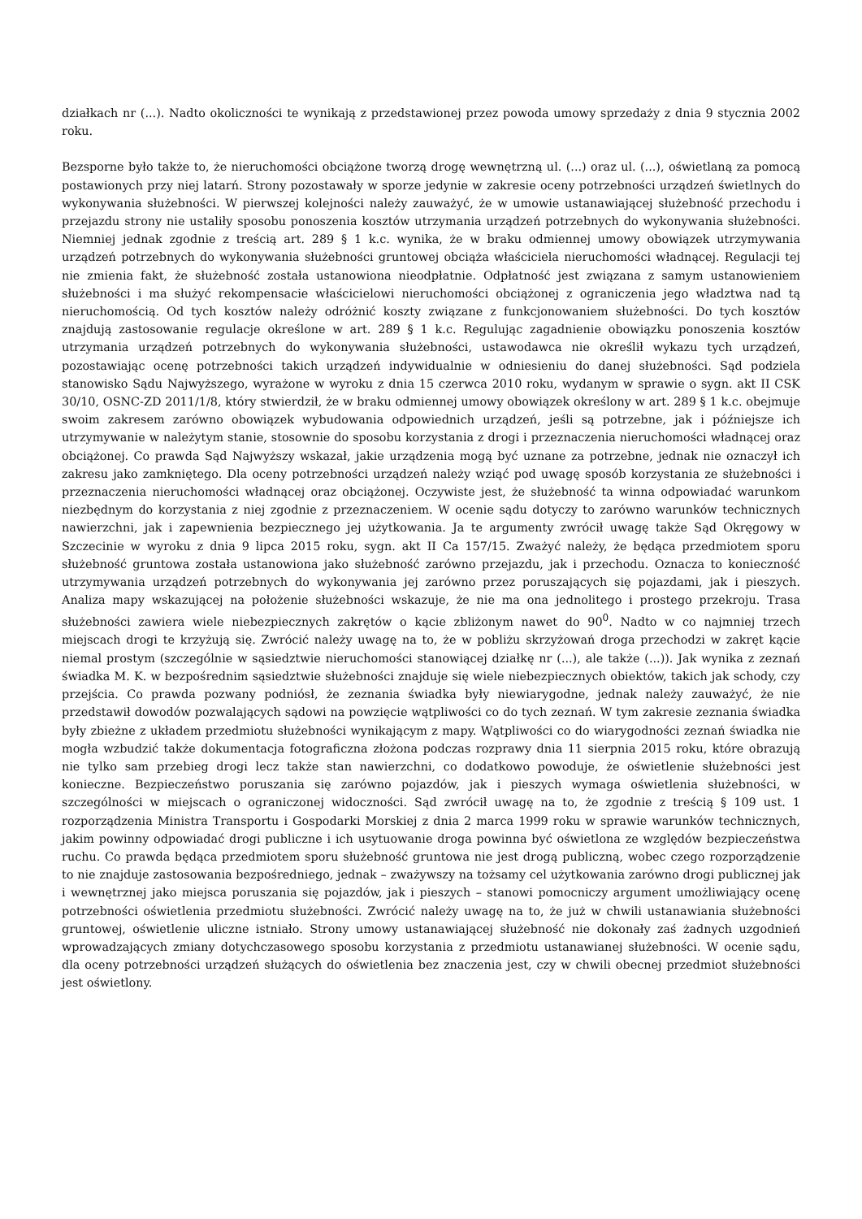działkach nr (...). Nadto okoliczności te wynikają z przedstawionej przez powoda umowy sprzedaży z dnia 9 stycznia 2002 roku.
Bezsporne było także to, że nieruchomości obciążone tworzą drogę wewnętrzną ul. (...) oraz ul. (...), oświetlaną za pomocą postawionych przy niej latarń. Strony pozostawały w sporze jedynie w zakresie oceny potrzebności urządzeń świetlnych do wykonywania służebności. W pierwszej kolejności należy zauważyć, że w umowie ustanawiającej służebność przechodu i przejazdu strony nie ustaliły sposobu ponoszenia kosztów utrzymania urządzeń potrzebnych do wykonywania służebności. Niemniej jednak zgodnie z treścią art. 289 § 1 k.c. wynika, że w braku odmiennej umowy obowiązek utrzymywania urządzeń potrzebnych do wykonywania służebności gruntowej obciąża właściciela nieruchomości władnącej. Regulacji tej nie zmienia fakt, że służebność została ustanowiona nieodpłatnie. Odpłatność jest związana z samym ustanowieniem służebności i ma służyć rekompensacie właścicielowi nieruchomości obciążonej z ograniczenia jego władztwa nad tą nieruchomością. Od tych kosztów należy odróżnić koszty związane z funkcjonowaniem służebności. Do tych kosztów znajdują zastosowanie regulacje określone w art. 289 § 1 k.c. Regulując zagadnienie obowiązku ponoszenia kosztów utrzymania urządzeń potrzebnych do wykonywania służebności, ustawodawca nie określił wykazu tych urządzeń, pozostawiając ocenę potrzebności takich urządzeń indywidualnie w odniesieniu do danej służebności. Sąd podziela stanowisko Sądu Najwyższego, wyrażone w wyroku z dnia 15 czerwca 2010 roku, wydanym w sprawie o sygn. akt II CSK 30/10, OSNC-ZD 2011/1/8, który stwierdził, że w braku odmiennej umowy obowiązek określony w art. 289 § 1 k.c. obejmuje swoim zakresem zarówno obowiązek wybudowania odpowiednich urządzeń, jeśli są potrzebne, jak i późniejsze ich utrzymywanie w należytym stanie, stosownie do sposobu korzystania z drogi i przeznaczenia nieruchomości władnącej oraz obciążonej. Co prawda Sąd Najwyższy wskazał, jakie urządzenia mogą być uznane za potrzebne, jednak nie oznaczył ich zakresu jako zamkniętego. Dla oceny potrzebności urządzeń należy wziąć pod uwagę sposób korzystania ze służebności i przeznaczenia nieruchomości władnącej oraz obciążonej. Oczywiste jest, że służebność ta winna odpowiadać warunkom niezbędnym do korzystania z niej zgodnie z przeznaczeniem. W ocenie sądu dotyczy to zarówno warunków technicznych nawierzchni, jak i zapewnienia bezpiecznego jej użytkowania. Ja te argumenty zwrócił uwagę także Sąd Okręgowy w Szczecinie w wyroku z dnia 9 lipca 2015 roku, sygn. akt II Ca 157/15. Zważyć należy, że będąca przedmiotem sporu służebność gruntowa została ustanowiona jako służebność zarówno przejazdu, jak i przechodu. Oznacza to konieczność utrzymywania urządzeń potrzebnych do wykonywania jej zarówno przez poruszających się pojazdami, jak i pieszych. Analiza mapy wskazującej na położenie służebności wskazuje, że nie ma ona jednolitego i prostego przekroju. Trasa służebności zawiera wiele niebezpiecznych zakrętów o kącie zbliżonym nawet do 90<sup>0</sup>. Nadto w co najmniej trzech miejscach drogi te krzyżują się. Zwrócić należy uwagę na to, że w pobliżu skrzyżowań droga przechodzi w zakręt kącie niemal prostym (szczególnie w sąsiedztwie nieruchomości stanowiącej działkę nr (...), ale także (...)). Jak wynika z zeznań świadka M. K. w bezpośrednim sąsiedztwie służebności znajduje się wiele niebezpiecznych obiektów, takich jak schody, czy przejścia. Co prawda pozwany podniósł, że zeznania świadka były niewiarygodne, jednak należy zauważyć, że nie przedstawił dowodów pozwalających sądowi na powzięcie wątpliwości co do tych zeznań. W tym zakresie zeznania świadka były zbieżne z układem przedmiotu służebności wynikającym z mapy. Wątpliwości co do wiarygodności zeznań świadka nie mogła wzbudzić także dokumentacja fotograficzna złożona podczas rozprawy dnia 11 sierpnia 2015 roku, które obrazują nie tylko sam przebieg drogi lecz także stan nawierzchni, co dodatkowo powoduje, że oświetlenie służebności jest konieczne. Bezpieczeństwo poruszania się zarówno pojazdów, jak i pieszych wymaga oświetlenia służebności, w szczególności w miejscach o ograniczonej widoczności. Sąd zwrócił uwagę na to, że zgodnie z treścią § 109 ust. 1 rozporządzenia Ministra Transportu i Gospodarki Morskiej z dnia 2 marca 1999 roku w sprawie warunków technicznych, jakim powinny odpowiadać drogi publiczne i ich usytuowanie droga powinna być oświetlona ze względów bezpieczeństwa ruchu. Co prawda będąca przedmiotem sporu służebność gruntowa nie jest drogą publiczną, wobec czego rozporządzenie to nie znajduje zastosowania bezpośredniego, jednak – zważywszy na tożsamy cel użytkowania zarówno drogi publicznej jak i wewnętrznej jako miejsca poruszania się pojazdów, jak i pieszych – stanowi pomocniczy argument umożliwiający ocenę potrzebności oświetlenia przedmiotu służebności. Zwrócić należy uwagę na to, że już w chwili ustanawiania służebności gruntowej, oświetlenie uliczne istniało. Strony umowy ustanawiającej służebność nie dokonały zaś żadnych uzgodnień wprowadzających zmiany dotychczasowego sposobu korzystania z przedmiotu ustanawianej służebności. W ocenie sądu, dla oceny potrzebności urządzeń służących do oświetlenia bez znaczenia jest, czy w chwili obecnej przedmiot służebności jest oświetlony.